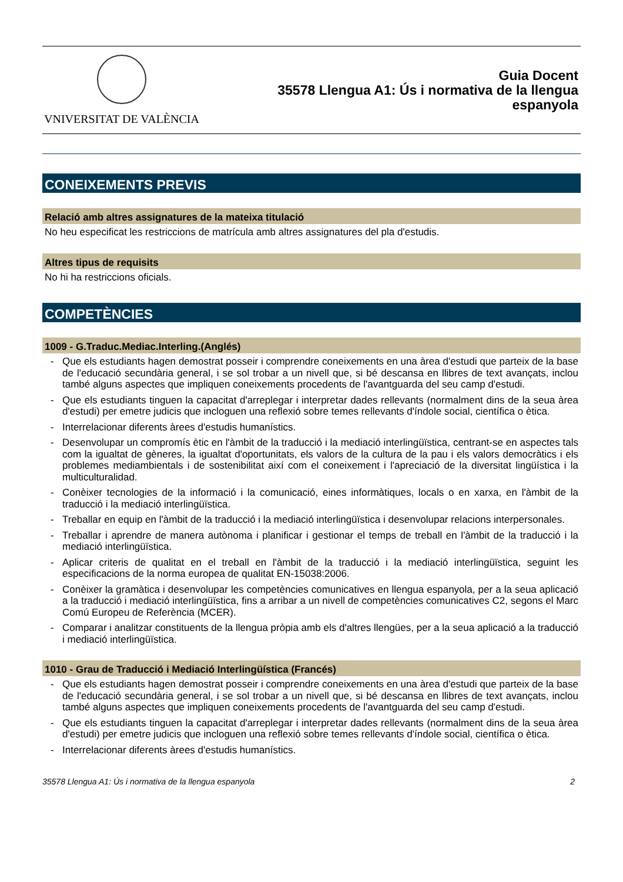VNIVERSITAT DE VALÈNCIA
Guia Docent
35578 Llengua A1: Ús i normativa de la llengua
espanyola
CONEIXEMENTS PREVIS
Relació amb altres assignatures de la mateixa titulació
No heu especificat les restriccions de matrícula amb altres assignatures del pla d'estudis.
Altres tipus de requisits
No hi ha restriccions oficials.
COMPETÈNCIES
1009 - G.Traduc.Mediac.Interling.(Anglés)
- Que els estudiants hagen demostrat posseir i comprendre coneixements en una àrea d'estudi que parteix de la base de l'educació secundària general, i se sol trobar a un nivell que, si bé descansa en llibres de text avançats, inclou també alguns aspectes que impliquen coneixements procedents de l'avantguarda del seu camp d'estudi.
- Que els estudiants tinguen la capacitat d'arreplegar i interpretar dades rellevants (normalment dins de la seua àrea d'estudi) per emetre judicis que incloguen una reflexió sobre temes rellevants d'índole social, científica o ètica.
- Interrelacionar diferents àrees d'estudis humanístics.
- Desenvolupar un compromís ètic en l'àmbit de la traducció i la mediació interlingüïstica, centrant-se en aspectes tals com la igualtat de gèneres, la igualtat d'oportunitats, els valors de la cultura de la pau i els valors democràtics i els problemes mediambientals i de sostenibilitat així com el coneixement i l'apreciació de la diversitat lingüística i la multiculturalidad.
- Conèixer tecnologies de la informació i la comunicació, eines informàtiques, locals o en xarxa, en l'àmbit de la traducció i la mediació interlingüïstica.
- Treballar en equip en l'àmbit de la traducció i la mediació interlingüïstica i desenvolupar relacions interpersonales.
- Treballar i aprendre de manera autònoma i planificar i gestionar el temps de treball en l'àmbit de la traducció i la mediació interlingüïstica.
- Aplicar criteris de qualitat en el treball en l'àmbit de la traducció i la mediació interlingüïstica, seguint les especificacions de la norma europea de qualitat EN-15038:2006.
- Conèixer la gramàtica i desenvolupar les competències comunicatives en llengua espanyola, per a la seua aplicació a la traducció i mediació interlingüïstica, fins a arribar a un nivell de competències comunicatives C2, segons el Marc Comú Europeu de Referència (MCER).
- Comparar i analitzar constituents de la llengua pròpia amb els d'altres llengües, per a la seua aplicació a la traducció i mediació interlingüïstica.
1010 - Grau de Traducció i Mediació Interlingüística (Francés)
- Que els estudiants hagen demostrat posseir i comprendre coneixements en una àrea d'estudi que parteix de la base de l'educació secundària general, i se sol trobar a un nivell que, si bé descansa en llibres de text avançats, inclou també alguns aspectes que impliquen coneixements procedents de l'avantguarda del seu camp d'estudi.
- Que els estudiants tinguen la capacitat d'arreplegar i interpretar dades rellevants (normalment dins de la seua àrea d'estudi) per emetre judicis que incloguen una reflexió sobre temes rellevants d'índole social, científica o ètica.
- Interrelacionar diferents àrees d'estudis humanístics.
35578 Llengua A1: Ús i normativa de la llengua espanyola 2